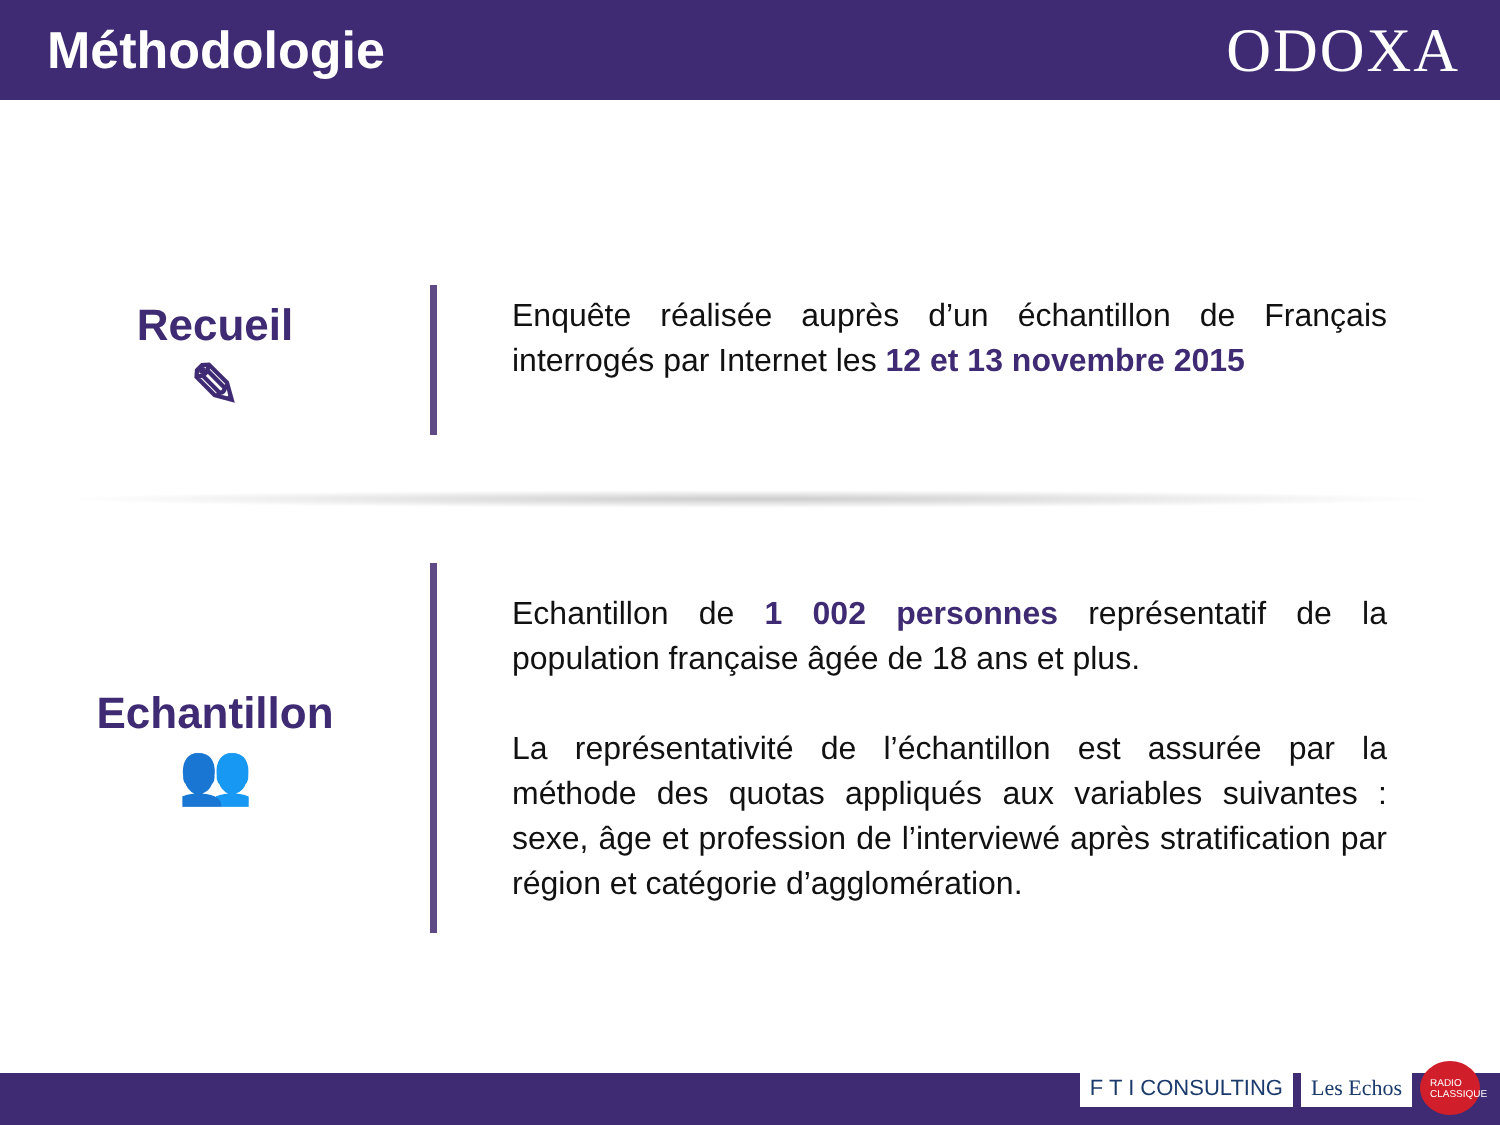Méthodologie
ODOXA
Recueil
✎
Enquête réalisée auprès d’un échantillon de Français interrogés par Internet les 12 et 13 novembre 2015
Echantillon
👥
Echantillon de 1 002 personnes représentatif de la population française âgée de 18 ans et plus.
La représentativité de l’échantillon est assurée par la méthode des quotas appliqués aux variables suivantes : sexe, âge et profession de l’interviewé après stratification par région et catégorie d’agglomération.
F T I CONSULTING Les Echos RADIO CLASSIQUE